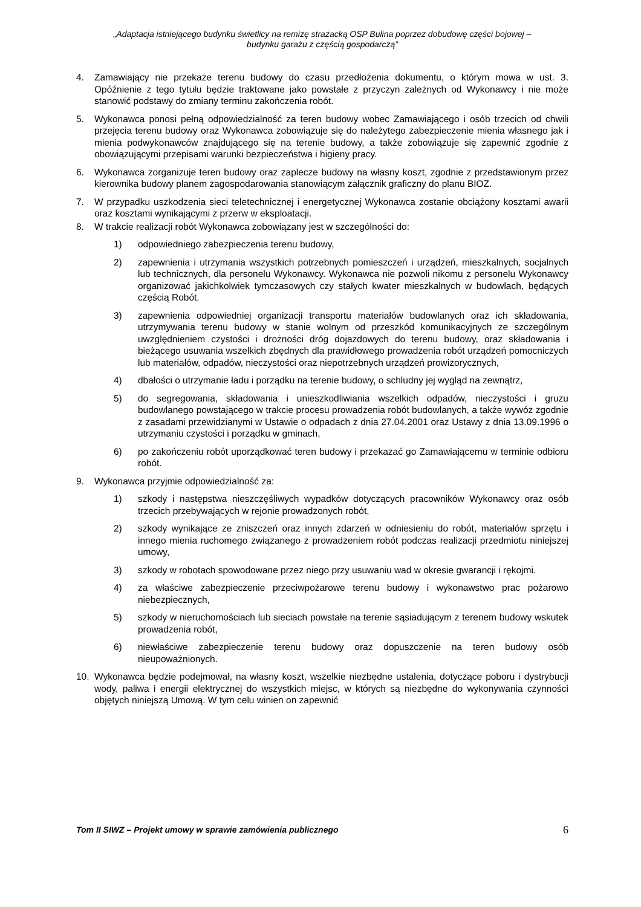„Adaptacja istniejącego budynku świetlicy na remizę strażacką OSP Bulina poprzez dobudowę części bojowej –
budynku garażu z częścią gospodarczą”
4. Zamawiający nie przekaże terenu budowy do czasu przedłożenia dokumentu, o którym mowa w ust. 3. Opóźnienie z tego tytułu będzie traktowane jako powstałe z przyczyn zależnych od Wykonawcy i nie może stanowić podstawy do zmiany terminu zakończenia robót.
5. Wykonawca ponosi pełną odpowiedzialność za teren budowy wobec Zamawiającego i osób trzecich od chwili przejęcia terenu budowy oraz Wykonawca zobowiązuje się do należytego zabezpieczenie mienia własnego jak i mienia podwykonawców znajdującego się na terenie budowy, a także zobowiązuje się zapewnić zgodnie z obowiązującymi przepisami warunki bezpieczeństwa i higieny pracy.
6. Wykonawca zorganizuje teren budowy oraz zaplecze budowy na własny koszt, zgodnie z przedstawionym przez kierownika budowy planem zagospodarowania stanowiącym załącznik graficzny do planu BIOZ.
7. W przypadku uszkodzenia sieci teletechnicznej i energetycznej Wykonawca zostanie obciążony kosztami awarii oraz kosztami wynikającymi z przerw w eksploatacji.
8. W trakcie realizacji robót Wykonawca zobowiązany jest w szczególności do:
1) odpowiedniego zabezpieczenia terenu budowy,
2) zapewnienia i utrzymania wszystkich potrzebnych pomieszczeń i urządzeń, mieszkalnych, socjalnych lub technicznych, dla personelu Wykonawcy. Wykonawca nie pozwoli nikomu z personelu Wykonawcy organizować jakichkolwiek tymczasowych czy stałych kwater mieszkalnych w budowlach, będących częścią Robót.
3) zapewnienia odpowiedniej organizacji transportu materiałów budowlanych oraz ich składowania, utrzymywania terenu budowy w stanie wolnym od przeszkód komunikacyjnych ze szczególnym uwzględnieniem czystości i drożności dróg dojazdowych do terenu budowy, oraz składowania i bieżącego usuwania wszelkich zbędnych dla prawidłowego prowadzenia robót urządzeń pomocniczych lub materiałów, odpadów, nieczystości oraz niepotrzebnych urządzeń prowizorycznych,
4) dbałości o utrzymanie ładu i porządku na terenie budowy, o schludny jej wygląd na zewnątrz,
5) do segregowania, składowania i unieszkodliwiania wszelkich odpadów, nieczystości i gruzu budowlanego powstającego w trakcie procesu prowadzenia robót budowlanych, a także wywóz zgodnie z zasadami przewidzianymi w Ustawie o odpadach z dnia 27.04.2001 oraz Ustawy z dnia 13.09.1996 o utrzymaniu czystości i porządku w gminach,
6) po zakończeniu robót uporządkować teren budowy i przekazać go Zamawiającemu w terminie odbioru robót.
9. Wykonawca przyjmie odpowiedzialność za:
1) szkody i następstwa nieszczęśliwych wypadków dotyczących pracowników Wykonawcy oraz osób trzecich przebywających w rejonie prowadzonych robót,
2) szkody wynikające ze zniszczeń oraz innych zdarzeń w odniesieniu do robót, materiałów sprzętu i innego mienia ruchomego związanego z prowadzeniem robót podczas realizacji przedmiotu niniejszej umowy,
3) szkody w robotach spowodowane przez niego przy usuwaniu wad w okresie gwarancji i rękojmi.
4) za właściwe zabezpieczenie przeciwpożarowe terenu budowy i wykonawstwo prac pożarowo niebezpiecznych,
5) szkody w nieruchomościach lub sieciach powstałe na terenie sąsiadującym z terenem budowy wskutek prowadzenia robót,
6) niewłaściwe zabezpieczenie terenu budowy oraz dopuszczenie na teren budowy osób nieupoważnionych.
10. Wykonawca będzie podejmował, na własny koszt, wszelkie niezbędne ustalenia, dotyczące poboru i dystrybucji wody, paliwa i energii elektrycznej do wszystkich miejsc, w których są niezbędne do wykonywania czynności objętych niniejszą Umową. W tym celu winien on zapewnić
Tom II SIWZ – Projekt umowy w sprawie zamówienia publicznego 6